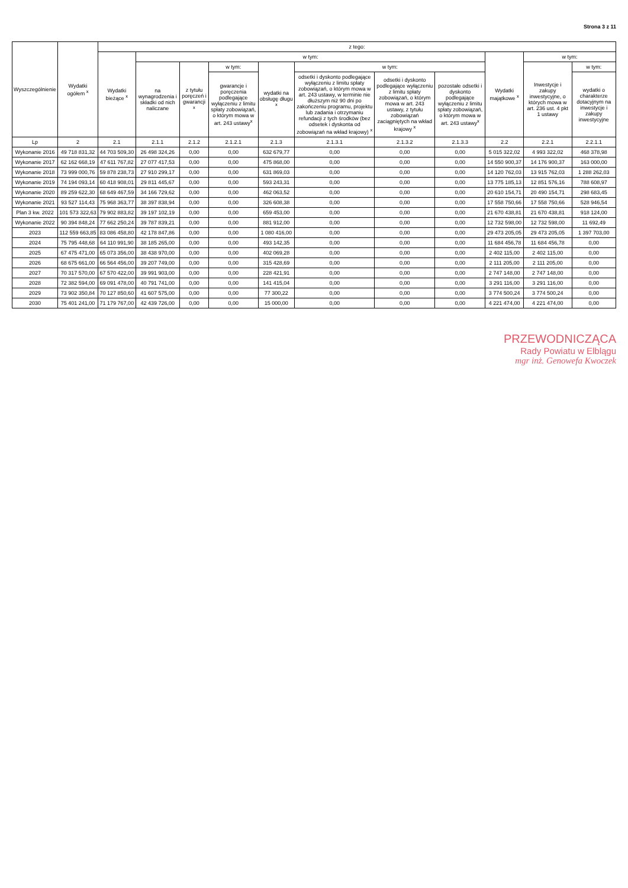Strona 3 z 11
| Wyszczególnienie | Wydatki ogółem <sup>x</sup> | z tego: | | | | | | | | | | |
| --- | --- | --- | --- | --- | --- | --- | --- | --- | --- | --- | --- | --- |
| | | Wydatki bieżące <sup>x</sup> | w tym: | | | | | | | Wydatki majątkowe <sup>x</sup> | w tym: | |
| | | | na wynagrodzenia i składki od nich naliczane | z tytułu poręczeń i gwarancji <sup>x</sup> | w tym: | wydatki na obsługę długu <sup>x</sup> | w tym: | | | | Inwestycje i zakupy inwestycyjne, o których mowa w art. 236 ust. 4 pkt 1 ustawy | w tym: |
| | | | | | gwarancje i poręczenia podlegające wyłączeniu z limitu spłaty zobowiązań, o którym mowa w art. 243 ustawy<sup>x</sup> | | odsetki i dyskonto podlegające wyłączeniu z limitu spłaty zobowiązań, o którym mowa w art. 243 ustawy, w terminie nie dłuższym niż 90 dni po zakończeniu programu, projektu lub zadania i otrzymaniu refundacji z tych środków (bez odsetek i dyskonta od zobowiązań na wkład krajowy) <sup>x</sup> | odsetki i dyskonto podlegające wyłączeniu z limitu spłaty zobowiązań, o którym mowa w art. 243 ustawy, z tytułu zobowiązań zaciągniętych na wkład krajowy <sup>x</sup> | pozostałe odsetki i dyskonto podlegające wyłączeniu z limitu spłaty zobowiązań, o którym mowa w art. 243 ustawy<sup>x</sup> | | | wydatki o charakterze dotacyjnym na inwestycje i zakupy inwestycyjne |
| Lp | 2 | 2.1 | 2.1.1 | 2.1.2 | 2.1.2.1 | 2.1.3 | 2.1.3.1 | 2.1.3.2 | 2.1.3.3 | 2.2 | 2.2.1 | 2.2.1.1 |
| Wykonanie 2016 | 49 718 831,32 | 44 703 509,30 | 26 498 324,26 | 0,00 | 0,00 | 632 679,77 | 0,00 | 0,00 | 0,00 | 5 015 322,02 | 4 993 322,02 | 468 378,98 |
| Wykonanie 2017 | 62 162 668,19 | 47 611 767,82 | 27 077 417,53 | 0,00 | 0,00 | 475 868,00 | 0,00 | 0,00 | 0,00 | 14 550 900,37 | 14 176 900,37 | 163 000,00 |
| Wykonanie 2018 | 73 999 000,76 | 59 878 238,73 | 27 910 299,17 | 0,00 | 0,00 | 631 869,03 | 0,00 | 0,00 | 0,00 | 14 120 762,03 | 13 915 762,03 | 1 288 262,03 |
| Wykonanie 2019 | 74 194 093,14 | 60 418 908,01 | 29 811 445,67 | 0,00 | 0,00 | 593 243,31 | 0,00 | 0,00 | 0,00 | 13 775 185,13 | 12 851 576,16 | 788 608,97 |
| Wykonanie 2020 | 89 259 622,30 | 68 649 467,59 | 34 166 729,62 | 0,00 | 0,00 | 462 063,52 | 0,00 | 0,00 | 0,00 | 20 610 154,71 | 20 490 154,71 | 298 683,45 |
| Wykonanie 2021 | 93 527 114,43 | 75 968 363,77 | 38 397 838,94 | 0,00 | 0,00 | 326 608,38 | 0,00 | 0,00 | 0,00 | 17 558 750,66 | 17 558 750,66 | 528 946,54 |
| Plan 3 kw. 2022 | 101 573 322,63 | 79 902 883,82 | 39 197 102,19 | 0,00 | 0,00 | 659 453,00 | 0,00 | 0,00 | 0,00 | 21 670 438,81 | 21 670 438,81 | 918 124,00 |
| Wykonanie 2022 | 90 394 848,24 | 77 662 250,24 | 39 787 839,21 | 0,00 | 0,00 | 881 912,00 | 0,00 | 0,00 | 0,00 | 12 732 598,00 | 12 732 598,00 | 11 692,49 |
| 2023 | 112 559 663,85 | 83 086 458,80 | 42 178 847,86 | 0,00 | 0,00 | 1 080 416,00 | 0,00 | 0,00 | 0,00 | 29 473 205,05 | 29 473 205,05 | 1 397 703,00 |
| 2024 | 75 795 448,68 | 64 110 991,90 | 38 185 265,00 | 0,00 | 0,00 | 493 142,35 | 0,00 | 0,00 | 0,00 | 11 684 456,78 | 11 684 456,78 | 0,00 |
| 2025 | 67 475 471,00 | 65 073 356,00 | 38 438 970,00 | 0,00 | 0,00 | 402 069,28 | 0,00 | 0,00 | 0,00 | 2 402 115,00 | 2 402 115,00 | 0,00 |
| 2026 | 68 675 661,00 | 66 564 456,00 | 39 207 749,00 | 0,00 | 0,00 | 315 428,69 | 0,00 | 0,00 | 0,00 | 2 111 205,00 | 2 111 205,00 | 0,00 |
| 2027 | 70 317 570,00 | 67 570 422,00 | 39 991 903,00 | 0,00 | 0,00 | 228 421,91 | 0,00 | 0,00 | 0,00 | 2 747 148,00 | 2 747 148,00 | 0,00 |
| 2028 | 72 382 594,00 | 69 091 478,00 | 40 791 741,00 | 0,00 | 0,00 | 141 415,04 | 0,00 | 0,00 | 0,00 | 3 291 116,00 | 3 291 116,00 | 0,00 |
| 2029 | 73 902 350,84 | 70 127 850,60 | 41 607 575,00 | 0,00 | 0,00 | 77 300,22 | 0,00 | 0,00 | 0,00 | 3 774 500,24 | 3 774 500,24 | 0,00 |
| 2030 | 75 401 241,00 | 71 179 767,00 | 42 439 726,00 | 0,00 | 0,00 | 15 000,00 | 0,00 | 0,00 | 0,00 | 4 221 474,00 | 4 221 474,00 | 0,00 |
PRZEWODNICZĄCA
Rady Powiatu w Elblągu
mgr inż. Genowefa Kwoczek